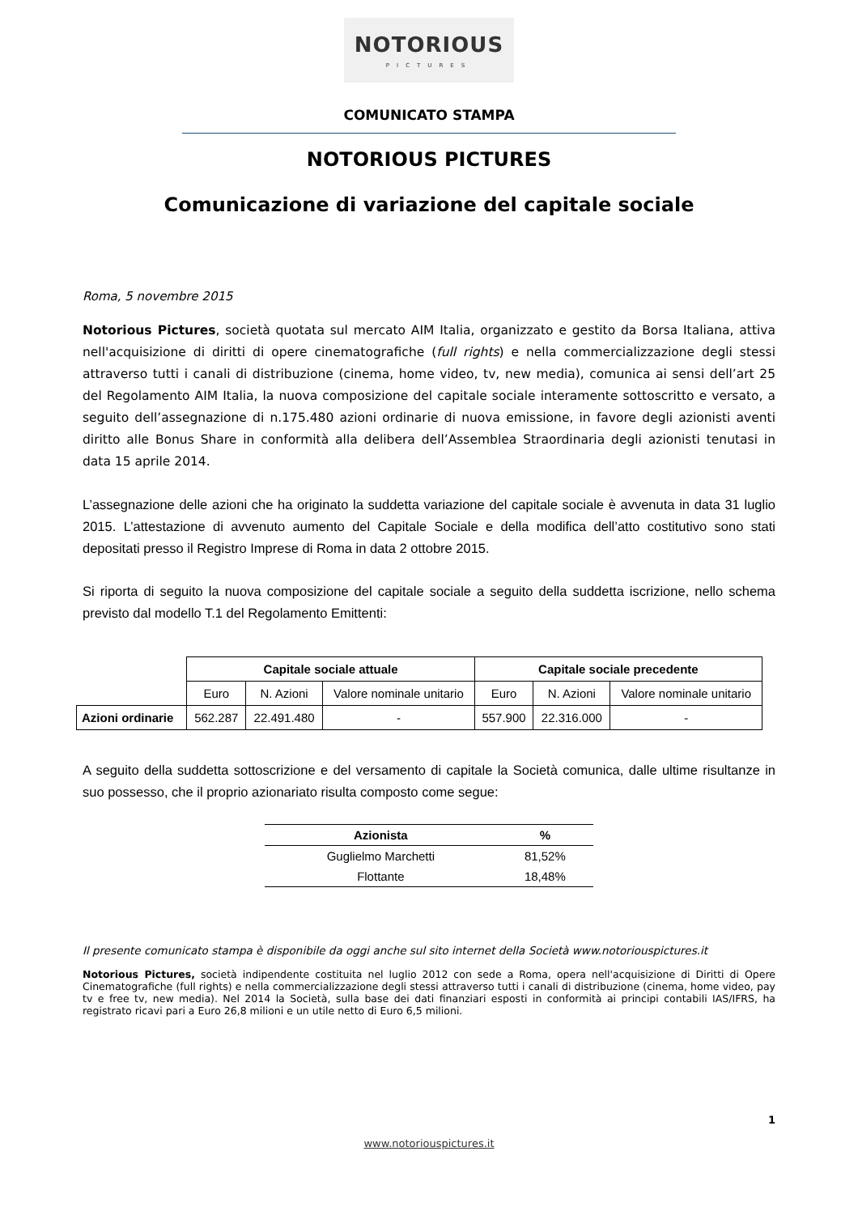NOTORIOUS
PICTURES
COMUNICATO STAMPA
NOTORIOUS PICTURES
Comunicazione di variazione del capitale sociale
Roma, 5 novembre 2015
Notorious Pictures, società quotata sul mercato AIM Italia, organizzato e gestito da Borsa Italiana, attiva nell'acquisizione di diritti di opere cinematografiche (full rights) e nella commercializzazione degli stessi attraverso tutti i canali di distribuzione (cinema, home video, tv, new media), comunica ai sensi dell’art 25 del Regolamento AIM Italia, la nuova composizione del capitale sociale interamente sottoscritto e versato, a seguito dell’assegnazione di n.175.480 azioni ordinarie di nuova emissione, in favore degli azionisti aventi diritto alle Bonus Share in conformità alla delibera dell’Assemblea Straordinaria degli azionisti tenutasi in data 15 aprile 2014.
L’assegnazione delle azioni che ha originato la suddetta variazione del capitale sociale è avvenuta in data 31 luglio 2015. L’attestazione di avvenuto aumento del Capitale Sociale e della modifica dell’atto costitutivo sono stati depositati presso il Registro Imprese di Roma in data 2 ottobre 2015.
Si riporta di seguito la nuova composizione del capitale sociale a seguito della suddetta iscrizione, nello schema previsto dal modello T.1 del Regolamento Emittenti:
| | Capitale sociale attuale | | | Capitale sociale precedente | | |
| | Euro | N. Azioni | Valore nominale unitario | Euro | N. Azioni | Valore nominale unitario |
| Azioni ordinarie | 562.287 | 22.491.480 | - | 557.900 | 22.316.000 | - |
A seguito della suddetta sottoscrizione e del versamento di capitale la Società comunica, dalle ultime risultanze in suo possesso, che il proprio azionariato risulta composto come segue:
| Azionista | % |
| --- | --- |
| Guglielmo Marchetti | 81,52% |
| Flottante | 18,48% |
Il presente comunicato stampa è disponibile da oggi anche sul sito internet della Società www.notoriouspictures.it
Notorious Pictures, società indipendente costituita nel luglio 2012 con sede a Roma, opera nell'acquisizione di Diritti di Opere Cinematografiche (full rights) e nella commercializzazione degli stessi attraverso tutti i canali di distribuzione (cinema, home video, pay tv e free tv, new media). Nel 2014 la Società, sulla base dei dati finanziari esposti in conformità ai principi contabili IAS/IFRS, ha registrato ricavi pari a Euro 26,8 milioni e un utile netto di Euro 6,5 milioni.
1
www.notoriouspictures.it